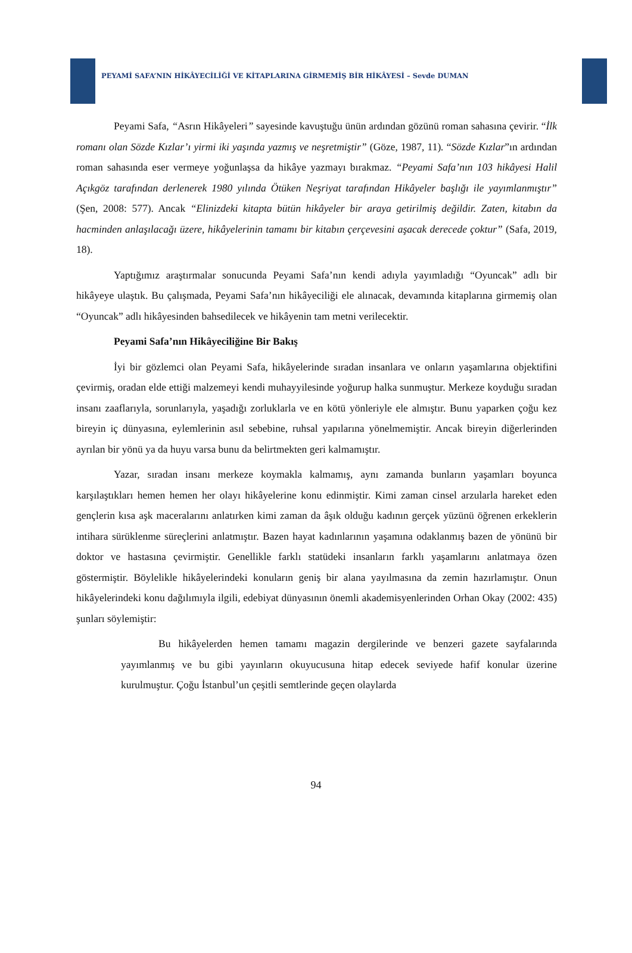PEYAMİ SAFA’NIN HİKÂYECİLİĞİ VE KİTAPLARINA GİRMEMİŞ BİR HİKÂYESİ – Sevde DUMAN
Peyami Safa, “Asrın Hikâyeleri” sayesinde kavuştuğu ünün ardından gözünü roman sahasına çevirir. “İlk romanı olan Sözde Kızlar’ı yirmi iki yaşında yazmış ve neşretmiştir” (Göze, 1987, 11). “Sözde Kızlar”ın ardından roman sahasında eser vermeye yoğunlaşsa da hikâye yazmayı bırakmaz. “Peyami Safa’nın 103 hikâyesi Halil Açıkgöz tarafından derlenerek 1980 yılında Ötüken Neşriyat tarafından Hikâyeler başlığı ile yayımlanmıştır” (Şen, 2008: 577). Ancak “Elinizdeki kitapta bütün hikâyeler bir araya getirilmiş değildir. Zaten, kitabın da hacminden anlaşılacağı üzere, hikâyelerinin tamamı bir kitabın çerçevesini aşacak derecede çoktur” (Safa, 2019, 18).
Yaptığımız araştırmalar sonucunda Peyami Safa’nın kendi adıyla yayımladığı “Oyuncak” adlı bir hikâyeye ulaştık. Bu çalışmada, Peyami Safa’nın hikâyeciliği ele alınacak, devamında kitaplarına girmemiş olan “Oyuncak” adlı hikâyesinden bahsedilecek ve hikâyenin tam metni verilecektir.
Peyami Safa’nın Hikâyeciliğine Bir Bakış
İyi bir gözlemci olan Peyami Safa, hikâyelerinde sıradan insanlara ve onların yaşamlarına objektifini çevirmiş, oradan elde ettiği malzemeyi kendi muhayyilesinde yoğurup halka sunmuştur. Merkeze koyduğu sıradan insanı zaaflarıyla, sorunlarıyla, yaşadığı zorluklarla ve en kötü yönleriyle ele almıştır. Bunu yaparken çoğu kez bireyin iç dünyasına, eylemlerinin asıl sebebine, ruhsal yapılarına yönelmemiştir. Ancak bireyin diğerlerinden ayrılan bir yönü ya da huyu varsa bunu da belirtmekten geri kalmamıştır.
Yazar, sıradan insanı merkeze koymakla kalmamış, aynı zamanda bunların yaşamları boyunca karşılaştıkları hemen hemen her olayı hikâyelerine konu edinmiştir. Kimi zaman cinsel arzularla hareket eden gençlerin kısa aşk maceralarını anlatırken kimi zaman da âşık olduğu kadının gerçek yüzünü öğrenen erkeklerin intihara sürüklenme süreçlerini anlatmıştır. Bazen hayat kadınlarının yaşamına odaklanmış bazen de yönünü bir doktor ve hastasına çevirmiştir. Genellikle farklı statüdeki insanların farklı yaşamlarını anlatmaya özen göstermiştir. Böylelikle hikâyelerindeki konuların geniş bir alana yayılmasına da zemin hazırlamıştır. Onun hikâyelerindeki konu dağılımıyla ilgili, edebiyat dünyasının önemli akademisyenlerinden Orhan Okay (2002: 435) şunları söylemiştir:
Bu hikâyelerden hemen tamamı magazin dergilerinde ve benzeri gazete sayfalarında yayımlanmış ve bu gibi yayınların okuyucusuna hitap edecek seviyede hafif konular üzerine kurulmuştur. Çoğu İstanbul’un çeşitli semtlerinde geçen olaylarda
94